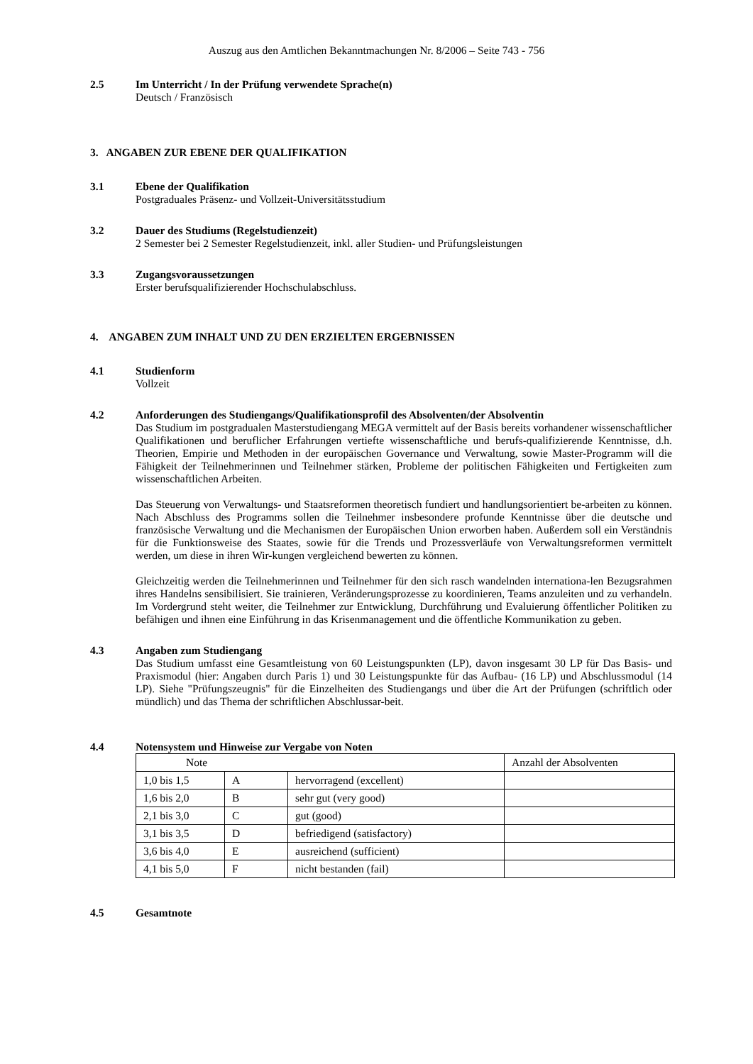Auszug aus den Amtlichen Bekanntmachungen Nr. 8/2006 – Seite 743 - 756
2.5 Im Unterricht / In der Prüfung verwendete Sprache(n)
Deutsch / Französisch
3. ANGABEN ZUR EBENE DER QUALIFIKATION
3.1 Ebene der Qualifikation
Postgraduales Präsenz- und Vollzeit-Universitätsstudium
3.2 Dauer des Studiums (Regelstudienzeit)
2 Semester bei 2 Semester Regelstudienzeit, inkl. aller Studien- und Prüfungsleistungen
3.3 Zugangsvoraussetzungen
Erster berufsqualifizierender Hochschulabschluss.
4. ANGABEN ZUM INHALT UND ZU DEN ERZIELTEN ERGEBNISSEN
4.1 Studienform
Vollzeit
4.2 Anforderungen des Studiengangs/Qualifikationsprofil des Absolventen/der Absolventin
Das Studium im postgradualen Masterstudiengang MEGA vermittelt auf der Basis bereits vorhandener wissenschaftlicher Qualifikationen und beruflicher Erfahrungen vertiefte wissenschaftliche und berufs-qualifizierende Kenntnisse, d.h. Theorien, Empirie und Methoden in der europäischen Governance und Verwaltung, sowie Master-Programm will die Fähigkeit der Teilnehmerinnen und Teilnehmer stärken, Probleme der politischen Fähigkeiten und Fertigkeiten zum wissenschaftlichen Arbeiten.
Das Steuerung von Verwaltungs- und Staatsreformen theoretisch fundiert und handlungsorientiert be-arbeiten zu können. Nach Abschluss des Programms sollen die Teilnehmer insbesondere profunde Kenntnisse über die deutsche und französische Verwaltung und die Mechanismen der Europäischen Union erworben haben. Außerdem soll ein Verständnis für die Funktionsweise des Staates, sowie für die Trends und Prozessverläufe von Verwaltungsreformen vermittelt werden, um diese in ihren Wir-kungen vergleichend bewerten zu können.
Gleichzeitig werden die Teilnehmerinnen und Teilnehmer für den sich rasch wandelnden internationa-len Bezugsrahmen ihres Handelns sensibilisiert. Sie trainieren, Veränderungsprozesse zu koordinieren, Teams anzuleiten und zu verhandeln. Im Vordergrund steht weiter, die Teilnehmer zur Entwicklung, Durchführung und Evaluierung öffentlicher Politiken zu befähigen und ihnen eine Einführung in das Krisenmanagement und die öffentliche Kommunikation zu geben.
4.3 Angaben zum Studiengang
Das Studium umfasst eine Gesamtleistung von 60 Leistungspunkten (LP), davon insgesamt 30 LP für Das Basis- und Praxismodul (hier: Angaben durch Paris 1) und 30 Leistungspunkte für das Aufbau- (16 LP) und Abschlussmodul (14 LP). Siehe "Prüfungszeugnis" für die Einzelheiten des Studiengangs und über die Art der Prüfungen (schriftlich oder mündlich) und das Thema der schriftlichen Abschlussar-beit.
4.4 Notensystem und Hinweise zur Vergabe von Noten
| Note | | | Anzahl der Absolventen |
| 1,0 bis 1,5 | A | hervorragend (excellent) | |
| 1,6 bis 2,0 | B | sehr gut (very good) | |
| 2,1 bis 3,0 | C | gut (good) | |
| 3,1 bis 3,5 | D | befriedigend (satisfactory) | |
| 3,6 bis 4,0 | E | ausreichend (sufficient) | |
| 4,1 bis 5,0 | F | nicht bestanden (fail) | |
4.5 Gesamtnote